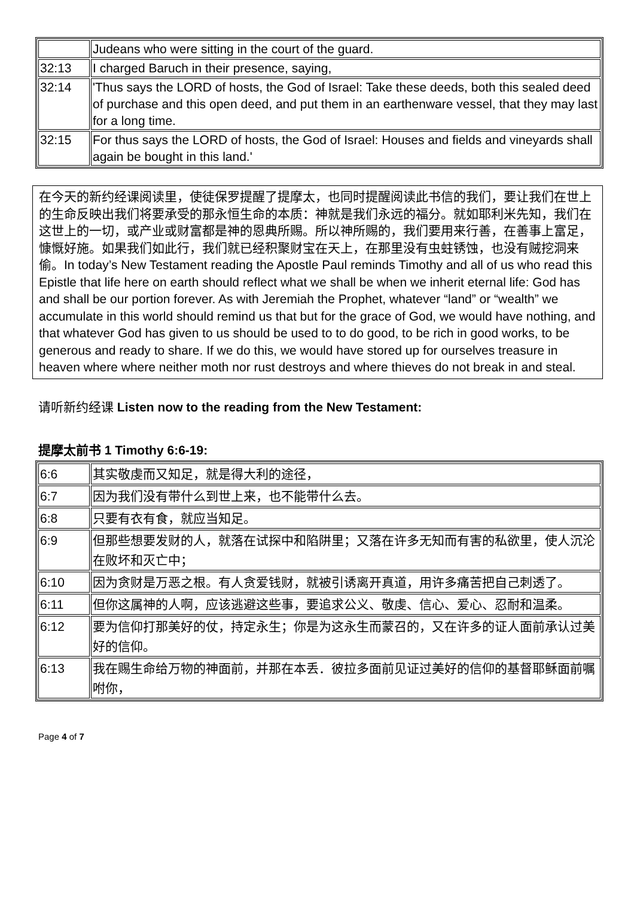| | Judeans who were sitting in the court of the guard. |
| 32:13 | I charged Baruch in their presence, saying, |
| 32:14 | 'Thus says the LORD of hosts, the God of Israel: Take these deeds, both this sealed deed of purchase and this open deed, and put them in an earthenware vessel, that they may last for a long time. |
| 32:15 | For thus says the LORD of hosts, the God of Israel: Houses and fields and vineyards shall again be bought in this land.' |
在今天的新约经课阅读里，使徒保罗提醒了提摩太，也同时提醒阅读此书信的我们，要让我们在世上的生命反映出我们将要承受的那永恒生命的本质：神就是我们永远的福分。就如耶利米先知，我们在这世上的一切，或产业或财富都是神的恩典所赐。所以神所赐的，我们要用来行善，在善事上富足，慷慨好施。如果我们如此行，我们就已经积聚财宝在天上，在那里没有虫蛀锈蚀，也没有贼挖洞来偷。In today’s New Testament reading the Apostle Paul reminds Timothy and all of us who read this Epistle that life here on earth should reflect what we shall be when we inherit eternal life: God has and shall be our portion forever. As with Jeremiah the Prophet, whatever “land” or “wealth” we accumulate in this world should remind us that but for the grace of God, we would have nothing, and that whatever God has given to us should be used to to do good, to be rich in good works, to be generous and ready to share. If we do this, we would have stored up for ourselves treasure in heaven where where neither moth nor rust destroys and where thieves do not break in and steal.
请听新约经课 Listen now to the reading from the New Testament:
提摩太前书 1 Timothy 6:6-19:
| 6:6 | 其实敬虔而又知足，就是得大利的途径， |
| 6:7 | 因为我们没有带什么到世上来，也不能带什么去。 |
| 6:8 | 只要有衣有食，就应当知足。 |
| 6:9 | 但那些想要发财的人，就落在试探中和陷阱里；又落在许多无知而有害的私欲里，使人沉沦在败坏和灭亡中； |
| 6:10 | 因为贪财是万恶之根。有人贪爱钱财，就被引诱离开真道，用许多痛苦把自己刺透了。 |
| 6:11 | 但你这属神的人啊，应该逃避这些事，要追求公义、敬虔、信心、爱心、忍耐和温柔。 |
| 6:12 | 要为信仰打那美好的仗，持定永生；你是为这永生而蒙召的，又在许多的证人面前承认过美好的信仰。 |
| 6:13 | 我在赐生命给万物的神面前，并那在本丢．彼拉多面前见证过美好的信仰的基督耶稣面前嘱咐你， |
Page 4 of 7